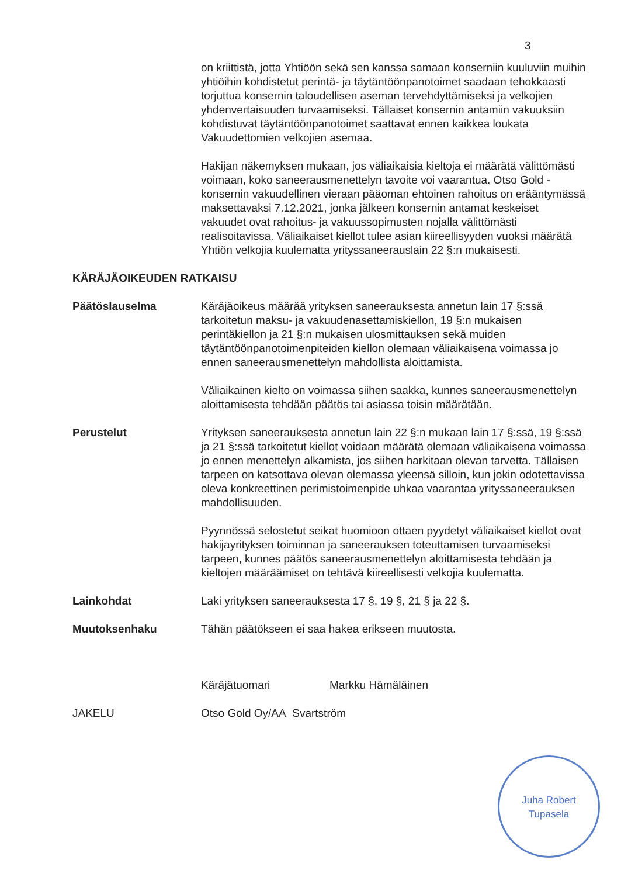3
on kriittistä, jotta Yhtiöön sekä sen kanssa samaan konserniin kuuluviin muihin yhtiöihin kohdistetut perintä- ja täytäntöönpanotoimet saadaan tehokkaasti torjuttua konsernin taloudellisen aseman tervehdyttämiseksi ja velkojien yhdenvertaisuuden turvaamiseksi. Tällaiset konsernin antamiin vakuuksiin kohdistuvat täytäntöönpanotoimet saattavat ennen kaikkea loukata Vakuudettomien velkojien asemaa.
Hakijan näkemyksen mukaan, jos väliaikaisia kieltoja ei määrätä välittömästi voimaan, koko saneerausmenettelyn tavoite voi vaarantua. Otso Gold -konsernin vakuudellinen vieraan pääoman ehtoinen rahoitus on erääntymässä maksettavaksi 7.12.2021, jonka jälkeen konsernin antamat keskeiset vakuudet ovat rahoitus- ja vakuussopimusten nojalla välittömästi realisoitavissa. Väliaikaiset kiellot tulee asian kiireellisyyden vuoksi määrätä Yhtiön velkojia kuulematta yrityssaneerauslain 22 §:n mukaisesti.
KÄRÄJÄOIKEUDEN RATKAISU
Päätöslauselma Käräjäoikeus määrää yrityksen saneerauksesta annetun lain 17 §:ssä tarkoitetun maksu- ja vakuudenasettamiskiellon, 19 §:n mukaisen perintäkiellon ja 21 §:n mukaisen ulosmittauksen sekä muiden täytäntöönpanotoimenpiteiden kiellon olemaan väliaikaisena voimassa jo ennen saneerausmenettelyn mahdollista aloittamista.
Väliaikainen kielto on voimassa siihen saakka, kunnes saneerausmenettelyn aloittamisesta tehdään päätös tai asiassa toisin määrätään.
Perustelut Yrityksen saneerauksesta annetun lain 22 §:n mukaan lain 17 §:ssä, 19 §:ssä ja 21 §:ssä tarkoitetut kiellot voidaan määrätä olemaan väliaikaisena voimassa jo ennen menettelyn alkamista, jos siihen harkitaan olevan tarvetta. Tällaisen tarpeen on katsottava olevan olemassa yleensä silloin, kun jokin odotettavissa oleva konkreettinen perimistoimenpide uhkaa vaarantaa yrityssaneerauksen mahdollisuuden.
Pyynnössä selostetut seikat huomioon ottaen pyydetyt väliaikaiset kiellot ovat hakijayrityksen toiminnan ja saneerauksen toteuttamisen turvaamiseksi tarpeen, kunnes päätös saneerausmenettelyn aloittamisesta tehdään ja kieltojen määräämiset on tehtävä kiireellisesti velkojia kuulematta.
Lainkohdat Laki yrityksen saneerauksesta 17 §, 19 §, 21 § ja 22 §.
Muutoksenhaku Tähän päätökseen ei saa hakea erikseen muutosta.
Käräjätuomari Markku Hämäläinen
JAKELU Otso Gold Oy/AA Svartström
Juha Robert
Tupasela